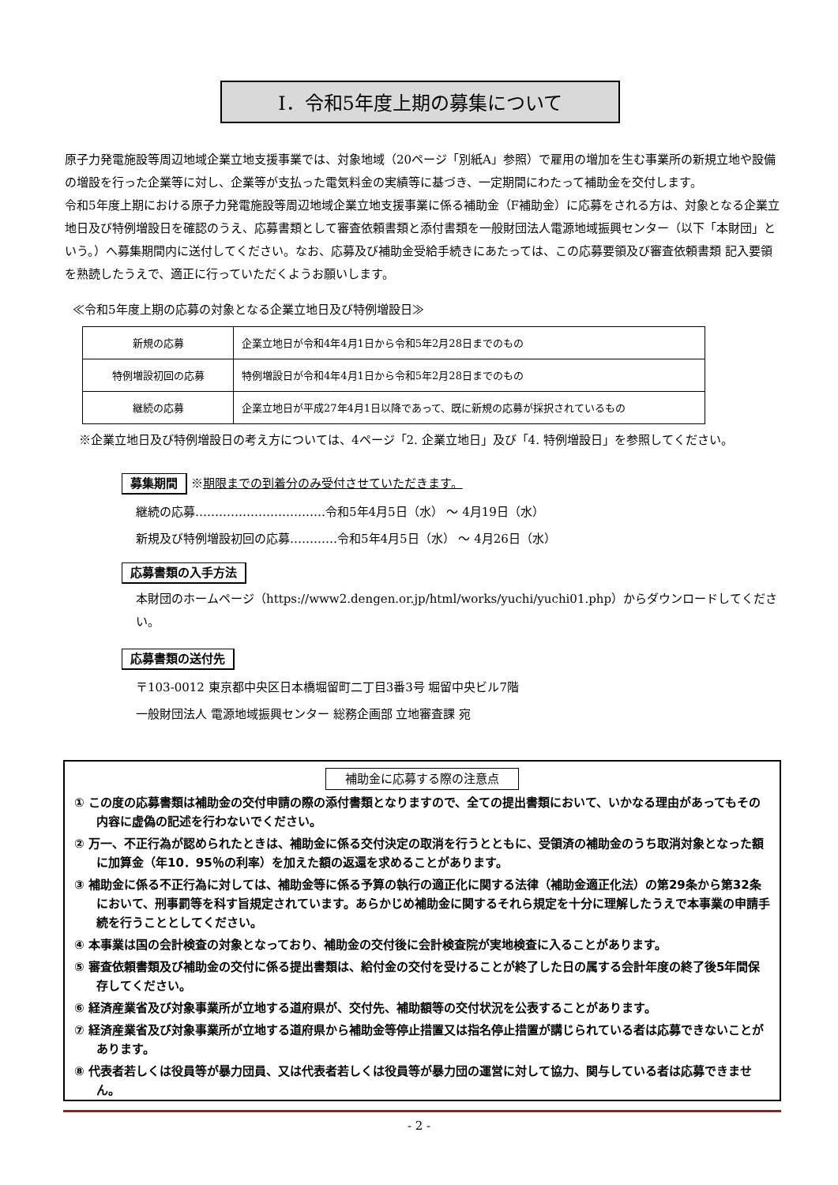Ⅰ．令和5年度上期の募集について
原子力発電施設等周辺地域企業立地支援事業では、対象地域（20ページ「別紙A」参照）で雇用の増加を生む事業所の新規立地や設備の増設を行った企業等に対し、企業等が支払った電気料金の実績等に基づき、一定期間にわたって補助金を交付します。
令和5年度上期における原子力発電施設等周辺地域企業立地支援事業に係る補助金（F補助金）に応募をされる方は、対象となる企業立地日及び特例増設日を確認のうえ、応募書類として審査依頼書類と添付書類を一般財団法人電源地域振興センター（以下「本財団」という。）へ募集期間内に送付してください。なお、応募及び補助金受給手続きにあたっては、この応募要領及び審査依頼書類 記入要領を熟読したうえで、適正に行っていただくようお願いします。
≪令和5年度上期の応募の対象となる企業立地日及び特例増設日≫
| 新規の応募 | 企業立地日が令和4年4月1日から令和5年2月28日までのもの |
| 特例増設初回の応募 | 特例増設日が令和4年4月1日から令和5年2月28日までのもの |
| 継続の応募 | 企業立地日が平成27年4月1日以降であって、既に新規の応募が採択されているもの |
※企業立地日及び特例増設日の考え方については、4ページ「2. 企業立地日」及び「4. 特例増設日」を参照してください。
募集期間 ※期限までの到着分のみ受付させていただきます。
継続の応募……………………………令和5年4月5日（水） ～ 4月19日（水）
新規及び特例増設初回の応募…………令和5年4月5日（水） ～ 4月26日（水）
応募書類の入手方法
本財団のホームページ（https://www2.dengen.or.jp/html/works/yuchi/yuchi01.php）からダウンロードしてください。
応募書類の送付先
〒103-0012 東京都中央区日本橋堀留町二丁目3番3号 堀留中央ビル7階
一般財団法人 電源地域振興センター 総務企画部 立地審査課 宛
補助金に応募する際の注意点
① この度の応募書類は補助金の交付申請の際の添付書類となりますので、全ての提出書類において、いかなる理由があってもその内容に虚偽の記述を行わないでください。
② 万一、不正行為が認められたときは、補助金に係る交付決定の取消を行うとともに、受領済の補助金のうち取消対象となった額に加算金（年10．95％の利率）を加えた額の返還を求めることがあります。
③ 補助金に係る不正行為に対しては、補助金等に係る予算の執行の適正化に関する法律（補助金適正化法）の第29条から第32条において、刑事罰等を科す旨規定されています。あらかじめ補助金に関するそれら規定を十分に理解したうえで本事業の申請手続を行うこととしてください。
④ 本事業は国の会計検査の対象となっており、補助金の交付後に会計検査院が実地検査に入ることがあります。
⑤ 審査依頼書類及び補助金の交付に係る提出書類は、給付金の交付を受けることが終了した日の属する会計年度の終了後5年間保存してください。
⑥ 経済産業省及び対象事業所が立地する道府県が、交付先、補助額等の交付状況を公表することがあります。
⑦ 経済産業省及び対象事業所が立地する道府県から補助金等停止措置又は指名停止措置が講じられている者は応募できないことがあります。
⑧ 代表者若しくは役員等が暴力団員、又は代表者若しくは役員等が暴力団の運営に対して協力、関与している者は応募できません。
- 2 -